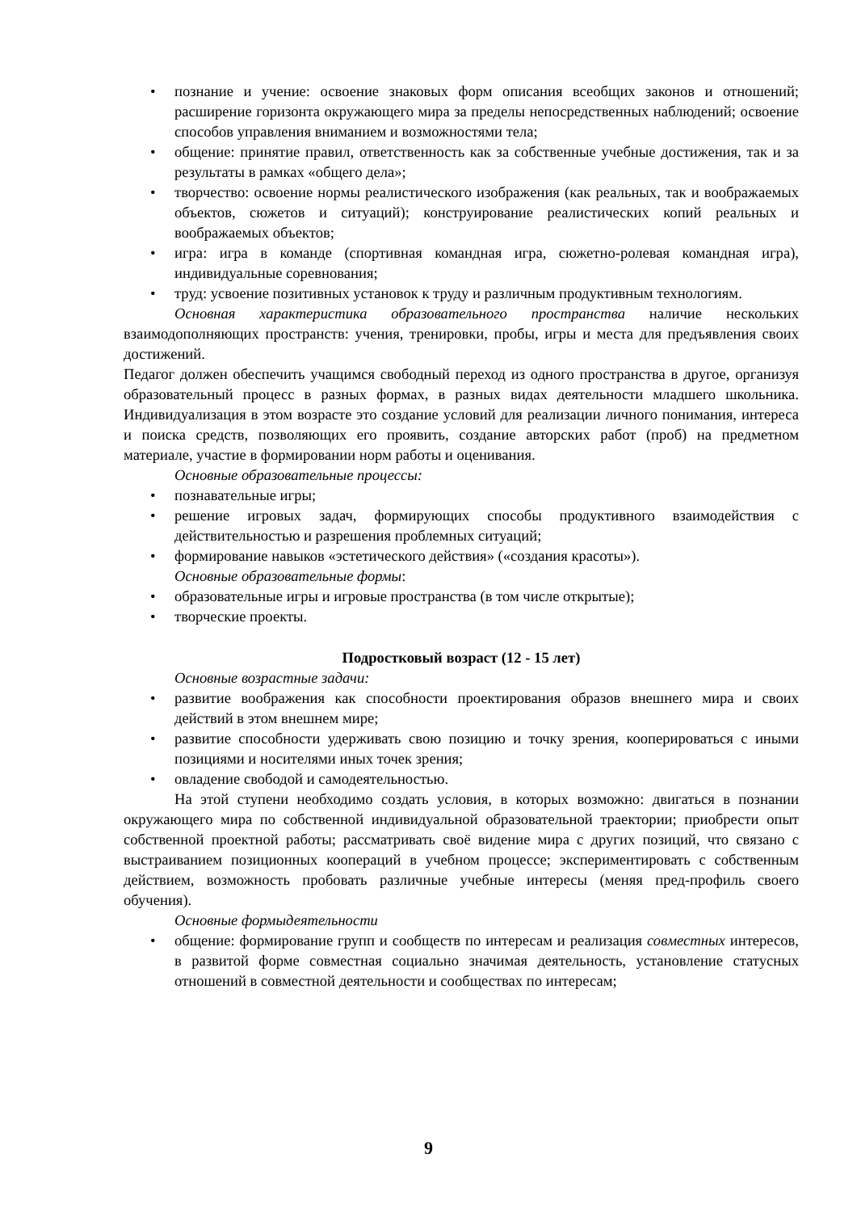• познание и учение: освоение знаковых форм описания всеобщих законов и отношений; расширение горизонта окружающего мира за пределы непосредственных наблюдений; освоение способов управления вниманием и возможностями тела;
• общение: принятие правил, ответственность как за собственные учебные достижения, так и за результаты в рамках «общего дела»;
• творчество: освоение нормы реалистического изображения (как реальных, так и воображаемых объектов, сюжетов и ситуаций); конструирование реалистических копий реальных и воображаемых объектов;
• игра: игра в команде (спортивная командная игра, сюжетно-ролевая командная игра), индивидуальные соревнования;
• труд: усвоение позитивных установок к труду и различным продуктивным технологиям.
Основная характеристика образовательного пространства наличие нескольких взаимодополняющих пространств: учения, тренировки, пробы, игры и места для предъявления своих достижений.
Педагог должен обеспечить учащимся свободный переход из одного пространства в другое, организуя образовательный процесс в разных формах, в разных видах деятельности младшего школьника. Индивидуализация в этом возрасте это создание условий для реализации личного понимания, интереса и поиска средств, позволяющих его проявить, создание авторских работ (проб) на предметном материале, участие в формировании норм работы и оценивания.
Основные образовательные процессы:
• познавательные игры;
• решение игровых задач, формирующих способы продуктивного взаимодействия с действительностью и разрешения проблемных ситуаций;
• формирование навыков «эстетического действия» («создания красоты»).
Основные образовательные формы:
• образовательные игры и игровые пространства (в том числе открытые);
• творческие проекты.
Подростковый возраст (12 - 15 лет)
Основные возрастные задачи:
• развитие воображения как способности проектирования образов внешнего мира и своих действий в этом внешнем мире;
• развитие способности удерживать свою позицию и точку зрения, кооперироваться с иными позициями и носителями иных точек зрения;
• овладение свободой и самодеятельностью.
На этой ступени необходимо создать условия, в которых возможно: двигаться в познании окружающего мира по собственной индивидуальной образовательной траектории; приобрести опыт собственной проектной работы; рассматривать своё видение мира с других позиций, что связано с выстраиванием позиционных коопераций в учебном процессе; экспериментировать с собственным действием, возможность пробовать различные учебные интересы (меняя пред-профиль своего обучения).
Основные формыдеятельности
• общение: формирование групп и сообществ по интересам и реализация совместных интересов, в развитой форме совместная социально значимая деятельность, установление статусных отношений в совместной деятельности и сообществах по интересам;
9